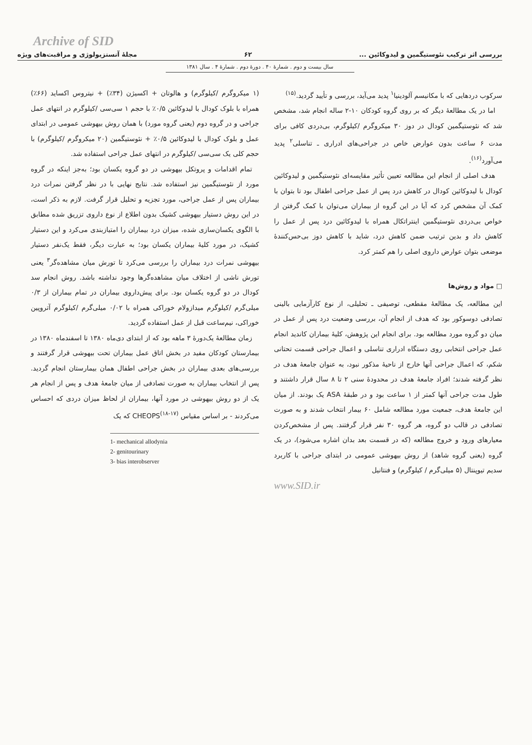Archive of SID
بررسی اثر ترکیب نئوستیگمین و لیدوکائین ... ۶۲ مجلهٔ آنستزیولوژی و مراقبت‌های ویژه
سال بیست و دوم . شمارهٔ ۴۰ . دورهٔ دوم . شمارهٔ ۴ . سال ۱۳۸۱
سرکوب دردهایی که با مکانیسم آلودینیا<sup>۱</sup> پدید می‌آید، بررسی و تأیید گردید.<sup>(۱۵)</sup>
اما در یک مطالعهٔ دیگر که بر روی گروه کودکان ۱۰-۲ ساله انجام شد، مشخص شد که نئوستیگمین کودال در دوز ۳۰ میکروگرم /کیلوگرم، بی‌دردی کافی برای مدت ۶ ساعت بدون عوارض خاص در جراحی‌های ادراری ـ تناسلی<sup>۲</sup> پدید می‌آورد<sup>(۱۶)</sup>.
هدف اصلی از انجام این مطالعه تعیین تأثیر مقایسه‌ای نئوستیگمین و لیدوکائین کودال با لیدوکائین کودال در کاهش درد پس از عمل جراحی اطفال بود تا بتوان با کمک آن مشخص کرد که آیا در این گروه از بیماران می‌توان با کمک گرفتن از خواص بی‌دردی نئوستیگمین اینتراتکال همراه با لیدوکائین درد پس از عمل را کاهش داد و بدین ترتیب ضمن کاهش درد، شاید با کاهش دوز بی‌حس‌کنندهٔ موضعی بتوان عوارض داروی اصلی را هم کمتر کرد.
□ مواد و روش‌ها
این مطالعه، یک مطالعهٔ مقطعی، توصیفی ـ تحلیلی، از نوع کارآزمایی بالینی تصادفی دوسوکور بود که هدف از انجام آن، بررسی وضعیت درد پس از عمل در میان دو گروه مورد مطالعه بود. برای انجام این پژوهش، کلیهٔ بیماران کاندید انجام عمل جراحی انتخابی روی دستگاه ادراری تناسلی و اعمال جراحی قسمت تحتانی شکم، که اعمال جراحی آنها خارج از ناحیهٔ مذکور نبود، به عنوان جامعهٔ هدف در نظر گرفته شدند؛ افراد جامعهٔ هدف در محدودهٔ سنی ۲ تا ۸ سال قرار داشتند و طول مدت جراحی آنها کمتر از ۱ ساعت بود و در طبقهٔ ASA یک بودند. از میان این جامعهٔ هدف، جمعیت مورد مطالعه شامل ۶۰ بیمار انتخاب شدند و به صورت تصادفی در قالب دو گروه، هر گروه ۳۰ نفر قرار گرفتند. پس از مشخص‌کردن معیارهای ورود و خروج مطالعه (که در قسمت بعد بدان اشاره می‌شود)، در یک گروه (یعنی گروه شاهد) از روش بیهوشی عمومی در ابتدای جراحی با کاربرد سدیم تیوپنتال (۵ میلی‌گرم / کیلوگرم) و فنتانیل
www.SID.ir
(۱ میکروگرم /کیلوگرم) و هالوتان + اکسیژن (۳۴٪) + نیتروس اکساید (۶۶٪) همراه با بلوک کودال با لیدوکائین ۰/۵٪ با حجم ۱ سی‌سی /کیلوگرم در انتهای عمل جراحی و در گروه دوم (یعنی گروه مورد) با همان روش بیهوشی عمومی در ابتدای عمل و بلوک کودال با لیدوکائین ۰/۵٪ + نئوستیگمین (۲۰ میکروگرم /کیلوگرم) با حجم کلی یک سی‌سی /کیلوگرم در انتهای عمل جراحی استفاده شد.
تمام اقدامات و پروتکل بیهوشی در دو گروه یکسان بود؛ به‌جز اینکه در گروه مورد از نئوستیگمین نیز استفاده شد. نتایج نهایی با در نظر گرفتن نمرات درد بیماران پس از عمل جراحی، مورد تجزیه و تحلیل قرار گرفت. لازم به ذکر است، در این روش دستیار بیهوشی کشیک بدون اطلاع از نوع داروی تزریق شده مطابق با الگوی یکسان‌سازی شده، میزان درد بیماران را امتیازبندی می‌کرد و این دستیار کشیک، در مورد کلیهٔ بیماران یکسان بود؛ به عبارت دیگر، فقط یک‌نفر دستیار بیهوشی نمرات درد بیماران را بررسی می‌کرد تا تورش میان مشاهده‌گر<sup>۳</sup> یعنی تورش ناشی از اختلاف میان مشاهده‌گرها وجود نداشته باشد. روش انجام سد کودال در دو گروه یکسان بود. برای پیش‌داروی بیماران در تمام بیماران از ۰/۳ میلی‌گرم /کیلوگرم میدازولام خوراکی همراه با ۰/۰۲ میلی‌گرم /کیلوگرم آتروپین خوراکی، نیم‌ساعت قبل از عمل استفاده گردید.
زمان مطالعهٔ یک‌دورهٔ ۳ ماهه بود که از ابتدای دی‌ماه ۱۳۸۰ تا اسفندماه ۱۳۸۰ در بیمارستان کودکان مفید در بخش اتاق عمل بیماران تحت بیهوشی قرار گرفتند و بررسی‌های بعدی بیماران در بخش جراحی اطفال همان بیمارستان انجام گردید. پس از انتخاب بیماران به صورت تصادفی از میان جامعهٔ هدف و پس از انجام هر یک از دو روش بیهوشی در مورد آنها، بیماران از لحاظ میزان دردی که احساس می‌کردند - بر اساس مقیاس CHEOPS<sup>(۱۸-۱۷)</sup> که یک
1- mechanical allodynia
2- genitourinary
3- bias interobserver